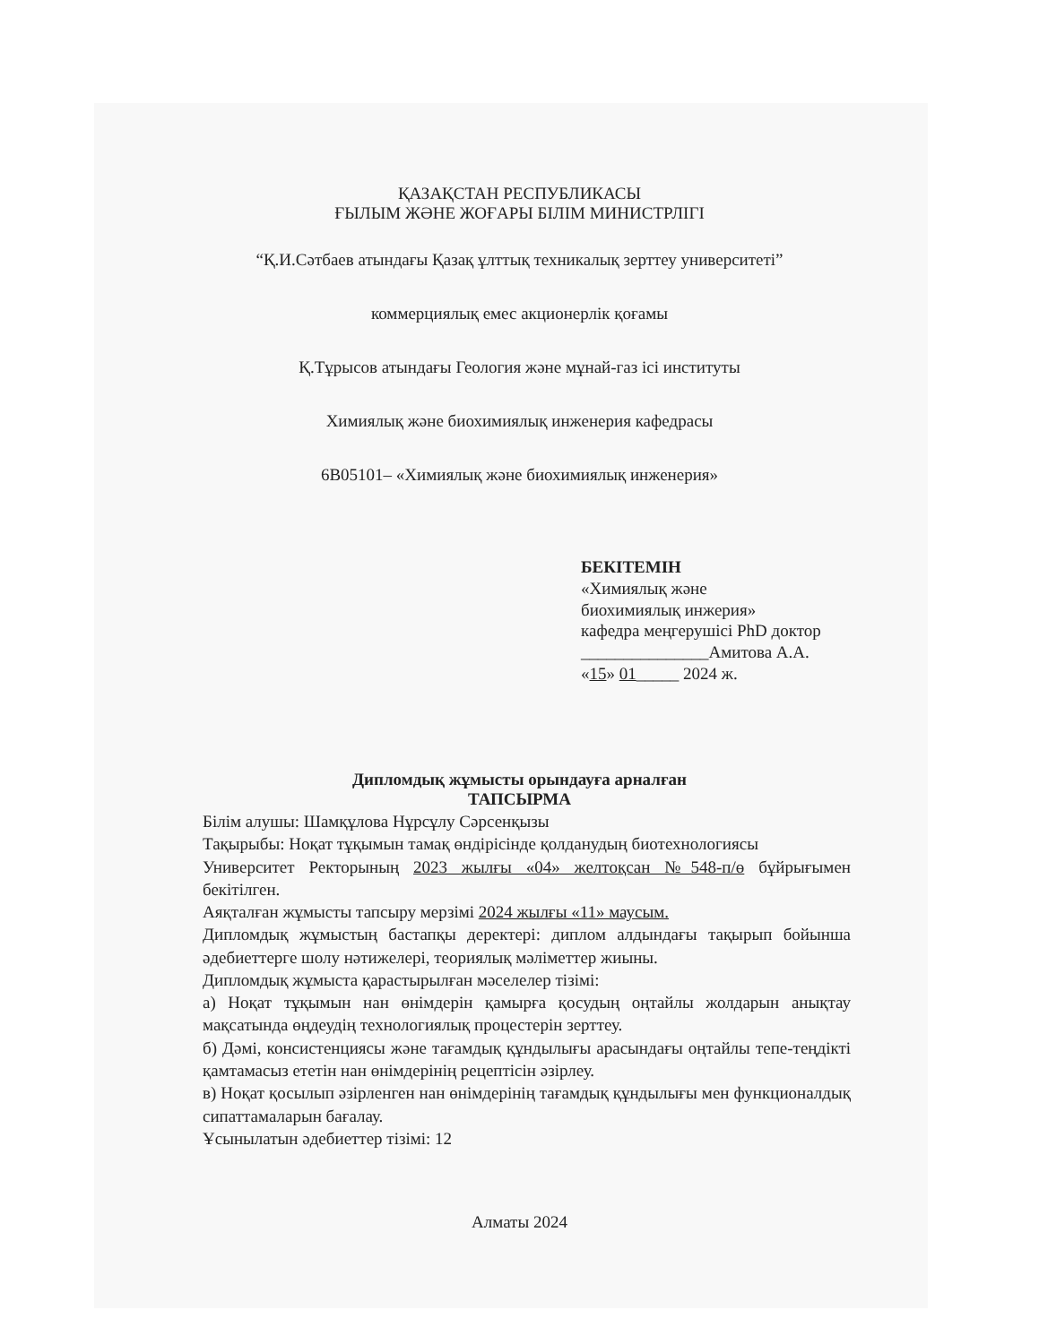ҚАЗАҚСТАН РЕСПУБЛИКАСЫ
ҒЫЛЫМ ЖӘНЕ ЖОҒАРЫ БІЛІМ МИНИСТРЛІГІ
“Қ.И.Сәтбаев атындағы Қазақ ұлттық техникалық зерттеу университеті”
коммерциялық емес акционерлік қоғамы
Қ.Тұрысов атындағы Геология және мұнай-газ ісі институты
Химиялық және биохимиялық инженерия кафедрасы
6В05101– «Химиялық және биохимиялық инженерия»
БЕКІТЕМІН
«Химиялық және
биохимиялық инжерия»
кафедра меңгерушісі PhD доктор
_______________Амитова А.А.
«15» 01_____ 2024 ж.
Дипломдық жұмысты орындауға арналған
ТАПСЫРМА
Білім алушы: Шамқұлова Нұрсұлу Сәрсенқызы
Тақырыбы: Ноқат тұқымын тамақ өндірісінде қолданудың биотехнологиясы
Университет Ректорының 2023 жылғы «04» желтоқсан №548-п/ө бұйрығымен бекітілген.
Аяқталған жұмысты тапсыру мерзімі 2024 жылғы «11» маусым.
Дипломдық жұмыстың бастапқы деректері: диплом алдындағы тақырып бойынша әдебиеттерге шолу нәтижелері, теориялық мәліметтер жиыны.
Дипломдық жұмыста қарастырылған мәселелер тізімі:
а) Ноқат тұқымын нан өнімдерін қамырға қосудың оңтайлы жолдарын анықтау мақсатында өңдеудің технологиялық процестерін зерттеу.
б) Дәмі, консистенциясы және тағамдық құндылығы арасындағы оңтайлы тепе-теңдікті қамтамасыз ететін нан өнімдерінің рецептісін әзірлеу.
в) Ноқат қосылып әзірленген нан өнімдерінің тағамдық құндылығы мен функционалдық сипаттамаларын бағалау.
Ұсынылатын әдебиеттер тізімі: 12
Алматы 2024